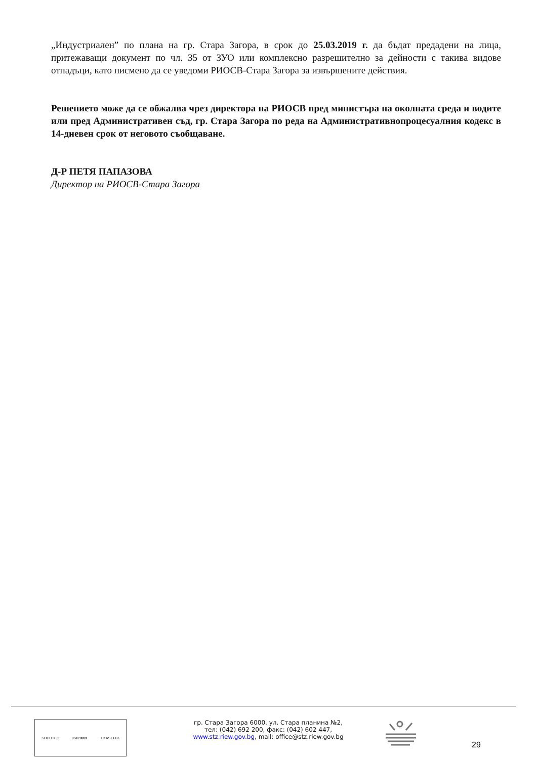„Индустриален” по плана на гр. Стара Загора, в срок до 25.03.2019 г. да бъдат предадени на лица, притежаващи документ по чл. 35 от ЗУО или комплексно разрешително за дейности с такива видове отпадъци, като писмено да се уведоми РИОСВ-Стара Загора за извършените действия.
Решението може да се обжалва чрез директора на РИОСВ пред министъра на околната среда и водите или пред Административен съд, гр. Стара Загора по реда на Административнопроцесуалния кодекс в 14-дневен срок от неговото съобщаване.
Д-Р ПЕТЯ ПАПАЗОВА
Директор на РИОСВ-Стара Загора
SOCOTEC ISO 9001 UKAS 0063
гр. Стара Загора 6000, ул. Стара планина №2,
тел: (042) 692 200, факс: (042) 602 447,
www.stz.riew.gov.bg, mail: office@stz.riew.gov.bg
29